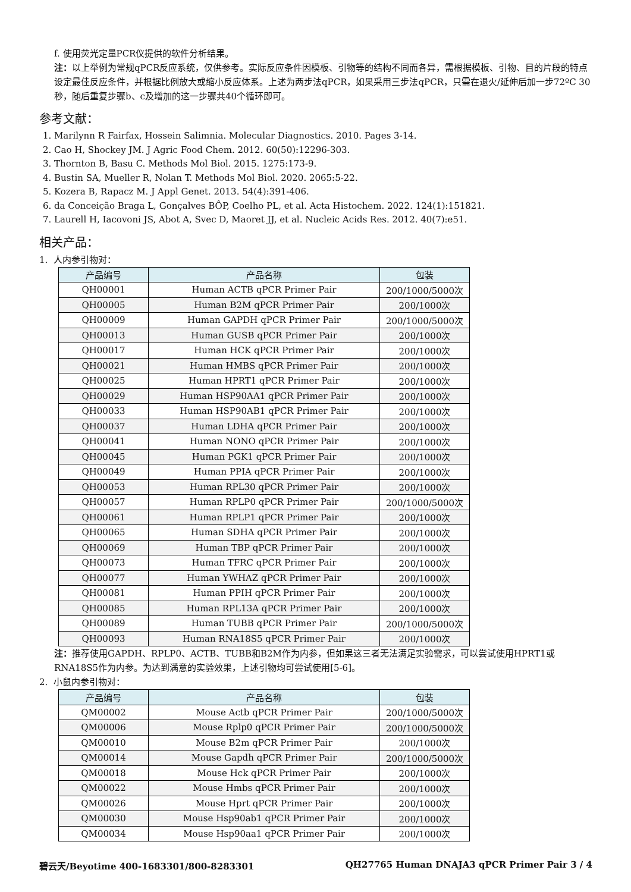f. 使用荧光定量PCR仪提供的软件分析结果。
注：以上举例为常规qPCR反应系统，仅供参考。实际反应条件因模板、引物等的结构不同而各异，需根据模板、引物、目的片段的特点设定最佳反应条件，并根据比例放大或缩小反应体系。上述为两步法qPCR，如果采用三步法qPCR，只需在退火/延伸后加一步72ºC 30秒，随后重复步骤b、c及增加的这一步骤共40个循环即可。
参考文献：
1. Marilynn R Fairfax, Hossein Salimnia. Molecular Diagnostics. 2010. Pages 3-14.
2. Cao H, Shockey JM. J Agric Food Chem. 2012. 60(50):12296-303.
3. Thornton B, Basu C. Methods Mol Biol. 2015. 1275:173-9.
4. Bustin SA, Mueller R, Nolan T. Methods Mol Biol. 2020. 2065:5-22.
5. Kozera B, Rapacz M. J Appl Genet. 2013. 54(4):391-406.
6. da Conceição Braga L, Gonçalves BÔP, Coelho PL, et al. Acta Histochem. 2022. 124(1):151821.
7. Laurell H, Iacovoni JS, Abot A, Svec D, Maoret JJ, et al. Nucleic Acids Res. 2012. 40(7):e51.
相关产品：
1. 人内参引物对：
| 产品编号 | 产品名称 | 包装 |
| --- | --- | --- |
| QH00001 | Human ACTB qPCR Primer Pair | 200/1000/5000次 |
| QH00005 | Human B2M qPCR Primer Pair | 200/1000次 |
| QH00009 | Human GAPDH qPCR Primer Pair | 200/1000/5000次 |
| QH00013 | Human GUSB qPCR Primer Pair | 200/1000次 |
| QH00017 | Human HCK qPCR Primer Pair | 200/1000次 |
| QH00021 | Human HMBS qPCR Primer Pair | 200/1000次 |
| QH00025 | Human HPRT1 qPCR Primer Pair | 200/1000次 |
| QH00029 | Human HSP90AA1 qPCR Primer Pair | 200/1000次 |
| QH00033 | Human HSP90AB1 qPCR Primer Pair | 200/1000次 |
| QH00037 | Human LDHA qPCR Primer Pair | 200/1000次 |
| QH00041 | Human NONO qPCR Primer Pair | 200/1000次 |
| QH00045 | Human PGK1 qPCR Primer Pair | 200/1000次 |
| QH00049 | Human PPIA qPCR Primer Pair | 200/1000次 |
| QH00053 | Human RPL30 qPCR Primer Pair | 200/1000次 |
| QH00057 | Human RPLP0 qPCR Primer Pair | 200/1000/5000次 |
| QH00061 | Human RPLP1 qPCR Primer Pair | 200/1000次 |
| QH00065 | Human SDHA qPCR Primer Pair | 200/1000次 |
| QH00069 | Human TBP qPCR Primer Pair | 200/1000次 |
| QH00073 | Human TFRC qPCR Primer Pair | 200/1000次 |
| QH00077 | Human YWHAZ qPCR Primer Pair | 200/1000次 |
| QH00081 | Human PPIH qPCR Primer Pair | 200/1000次 |
| QH00085 | Human RPL13A qPCR Primer Pair | 200/1000次 |
| QH00089 | Human TUBB qPCR Primer Pair | 200/1000/5000次 |
| QH00093 | Human RNA18S5 qPCR Primer Pair | 200/1000次 |
注：推荐使用GAPDH、RPLP0、ACTB、TUBB和B2M作为内参，但如果这三者无法满足实验需求，可以尝试使用HPRT1或RNA18S5作为内参。为达到满意的实验效果，上述引物均可尝试使用[5-6]。
2. 小鼠内参引物对：
| 产品编号 | 产品名称 | 包装 |
| --- | --- | --- |
| QM00002 | Mouse Actb qPCR Primer Pair | 200/1000/5000次 |
| QM00006 | Mouse Rplp0 qPCR Primer Pair | 200/1000/5000次 |
| QM00010 | Mouse B2m qPCR Primer Pair | 200/1000次 |
| QM00014 | Mouse Gapdh qPCR Primer Pair | 200/1000/5000次 |
| QM00018 | Mouse Hck qPCR Primer Pair | 200/1000次 |
| QM00022 | Mouse Hmbs qPCR Primer Pair | 200/1000次 |
| QM00026 | Mouse Hprt qPCR Primer Pair | 200/1000次 |
| QM00030 | Mouse Hsp90ab1 qPCR Primer Pair | 200/1000次 |
| QM00034 | Mouse Hsp90aa1 qPCR Primer Pair | 200/1000次 |
碧云天/Beyotime 400-1683301/800-8283301 QH27765 Human DNAJA3 qPCR Primer Pair 3 / 4